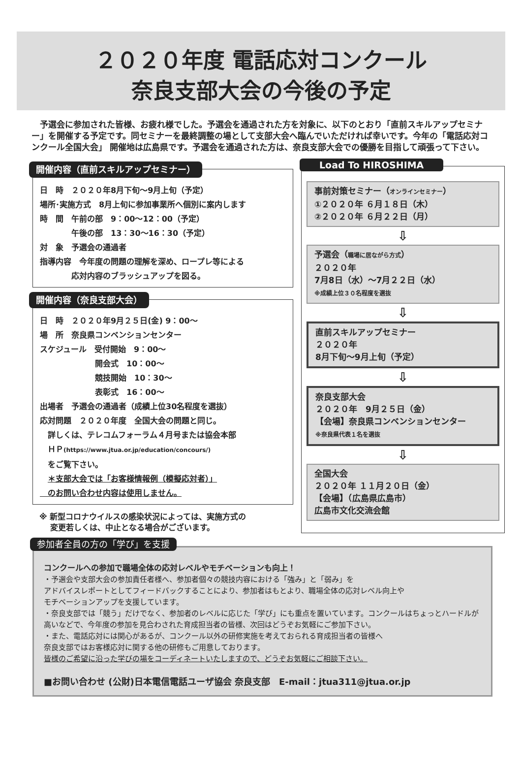２０２０年度 電話応対コンクール
奈良支部大会の今後の予定
　予選会に参加された皆様、お疲れ様でした。予選会を通過された方を対象に、以下のとおり「直前スキルアップセミナー」を開催する予定です。同セミナーを最終調整の場として支部大会へ臨んでいただければ幸いです。今年の「電話応対コンクール全国大会」 開催地は広島県です。予選会を通過された方は、奈良支部大会での優勝を目指して頑張って下さい。
開催内容（直前スキルアップセミナー）
日　時　２０２０年8月下旬～9月上旬（予定）
場所･実施方式　8月上旬に参加事業所へ個別に案内します
時　間　午前の部　9：00～12：00（予定）
　　　　午後の部　13：30～16：30（予定）
対　象　予選会の通過者
指導内容　今年度の問題の理解を深め、ロープレ等による
　　　　応対内容のブラッシュアップを図る。
開催内容（奈良支部大会）
日　時　２０２０年9月２５日(金) 9：00～
場　所　奈良県コンベンションセンター
スケジュール　受付開始　9：00～
　　　　　　　開会式　10：00～
　　　　　　　競技開始　10：30～
　　　　　　　表彰式　16：00～
出場者　予選会の通過者（成績上位30名程度を選抜）
応対問題　２０２０年度　全国大会の問題と同じ。
　詳しくは、テレコムフォーラム４月号または協会本部
　ＨＰ(https://www.jtua.or.jp/education/concours/)
　をご覧下さい。
　＊支部大会では「お客様情報例（模擬応対者）」
　のお問い合わせ内容は使用しません。
※ 新型コロナウイルスの感染状況によっては、実施方式の
　 変更若しくは、中止となる場合がございます。
Load To HIROSHIMA
事前対策セミナー（オンラインセミナー）
①２０２０年 ６月１８日（木）
②２０２０年 ６月２２日（月）
⇩
予選会（職場に居ながら方式）
２０２０年
7月8日（水）～7月２２日（水）
※成績上位３０名程度を選抜
⇩
直前スキルアップセミナー
２０２０年
8月下旬～9月上旬（予定）
⇩
奈良支部大会
２０２０年　9月２５日（金）
【会場】奈良県コンベンションセンター
※奈良県代表１名を選抜
⇩
全国大会
２０２０年 １１月２０日（金）
【会場】（広島県広島市）
広島市文化交流会館
参加者全員の方の「学び」を支援
コンクールへの参加で職場全体の応対レベルやモチベーションも向上！
・予選会や支部大会の参加責任者様へ、参加者個々の競技内容における「強み」と「弱み」を
アドバイスレポートとしてフィードバックすることにより、参加者はもとより、職場全体の応対レベル向上や
モチベーションアップを支援しています。
・奈良支部では「競う」だけでなく、参加者のレベルに応じた「学び」にも重点を置いています。コンクールはちょっとハードルが高いなどで、今年度の参加を見合わされた育成担当者の皆様、次回はどうぞお気軽にご参加下さい。
・また、電話応対には関心があるが、コンクール以外の研修実施を考えておられる育成担当者の皆様へ
奈良支部ではお客様応対に関する他の研修もご用意しております。
皆様のご希望に沿った学びの場をコーディネートいたしますので、どうぞお気軽にご相談下さい。
■お問い合わせ (公財)日本電信電話ユーザ協会 奈良支部　E-mail：jtua311@jtua.or.jp